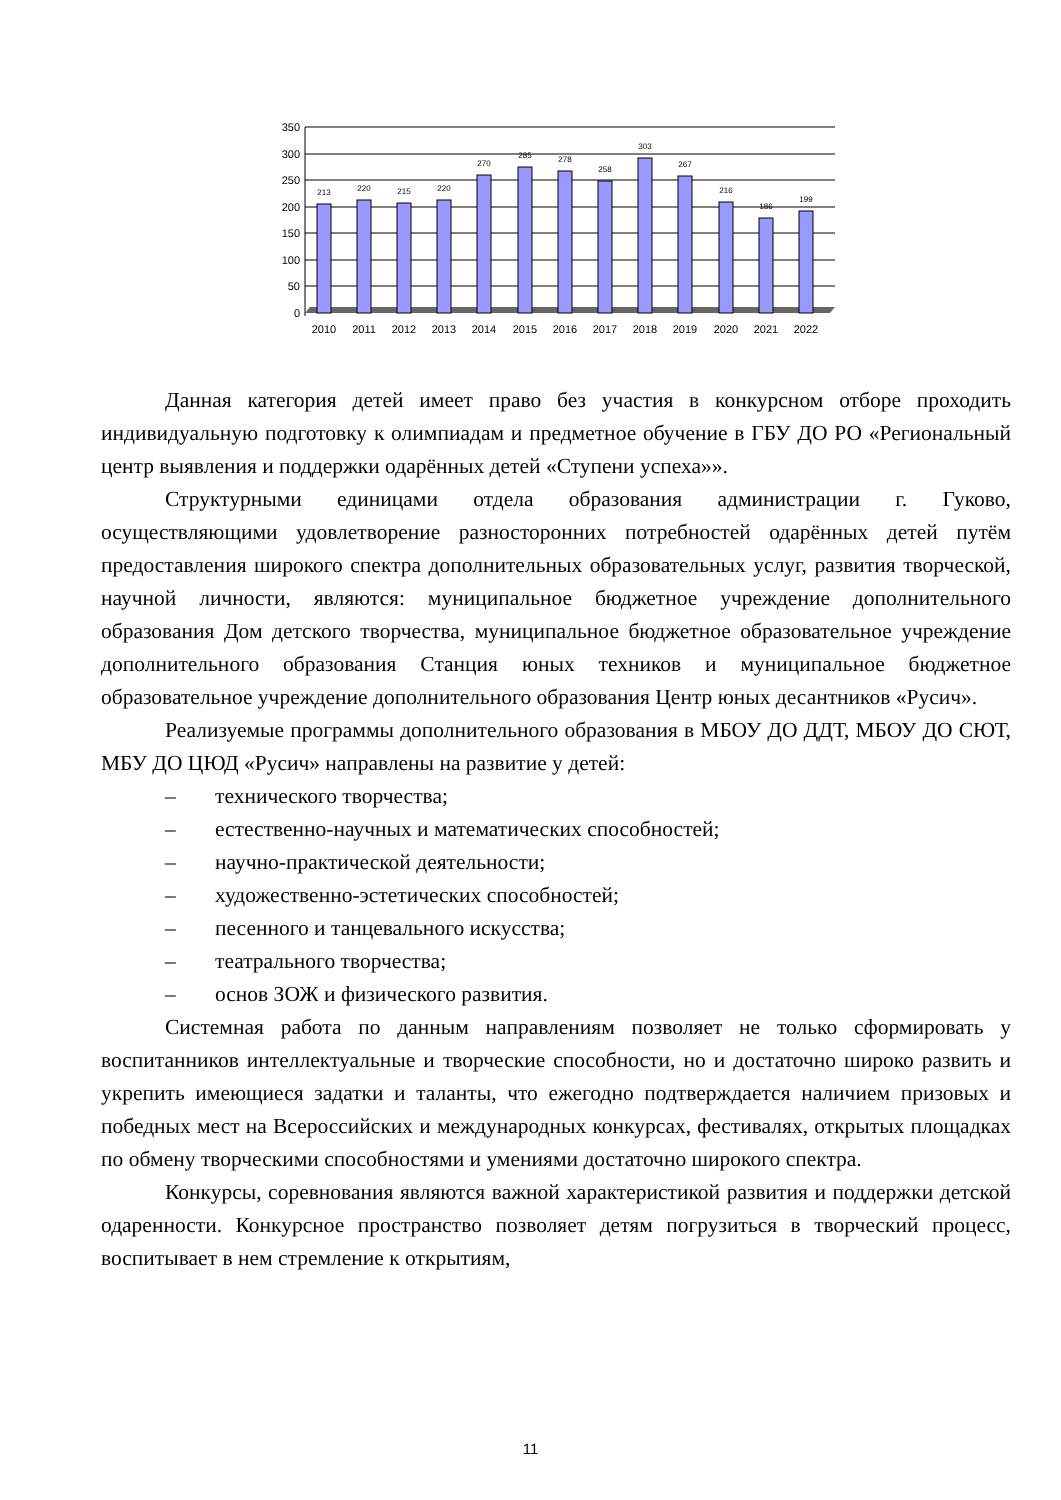350
300
250
200
150
100
50
0
213
220
215
220
270
285
278
258
303
267
216
186
199
2010
2011
2012
2013
2014
2015
2016
2017
2018
2019
2020
2021
2022
Данная категория детей имеет право без участия в конкурсном отборе проходить индивидуальную подготовку к олимпиадам и предметное обучение в ГБУ ДО РО «Региональный центр выявления и поддержки одарённых детей «Ступени успеха»».
Структурными единицами отдела образования администрации г. Гуково, осуществляющими удовлетворение разносторонних потребностей одарённых детей путём предоставления широкого спектра дополнительных образовательных услуг, развития творческой, научной личности, являются: муниципальное бюджетное учреждение дополнительного образования Дом детского творчества, муниципальное бюджетное образовательное учреждение дополнительного образования Станция юных техников и муниципальное бюджетное образовательное учреждение дополнительного образования Центр юных десантников «Русич».
Реализуемые программы дополнительного образования в МБОУ ДО ДДТ, МБОУ ДО СЮТ, МБУ ДО ЦЮД «Русич» направлены на развитие у детей:
– технического творчества;
– естественно-научных и математических способностей;
– научно-практической деятельности;
– художественно-эстетических способностей;
– песенного и танцевального искусства;
– театрального творчества;
– основ ЗОЖ и физического развития.
Системная работа по данным направлениям позволяет не только сформировать у воспитанников интеллектуальные и творческие способности, но и достаточно широко развить и укрепить имеющиеся задатки и таланты, что ежегодно подтверждается наличием призовых и победных мест на Всероссийских и международных конкурсах, фестивалях, открытых площадках по обмену творческими способностями и умениями достаточно широкого спектра.
Конкурсы, соревнования являются важной характеристикой развития и поддержки детской одаренности. Конкурсное пространство позволяет детям погрузиться в творческий процесс, воспитывает в нем стремление к открытиям,
11